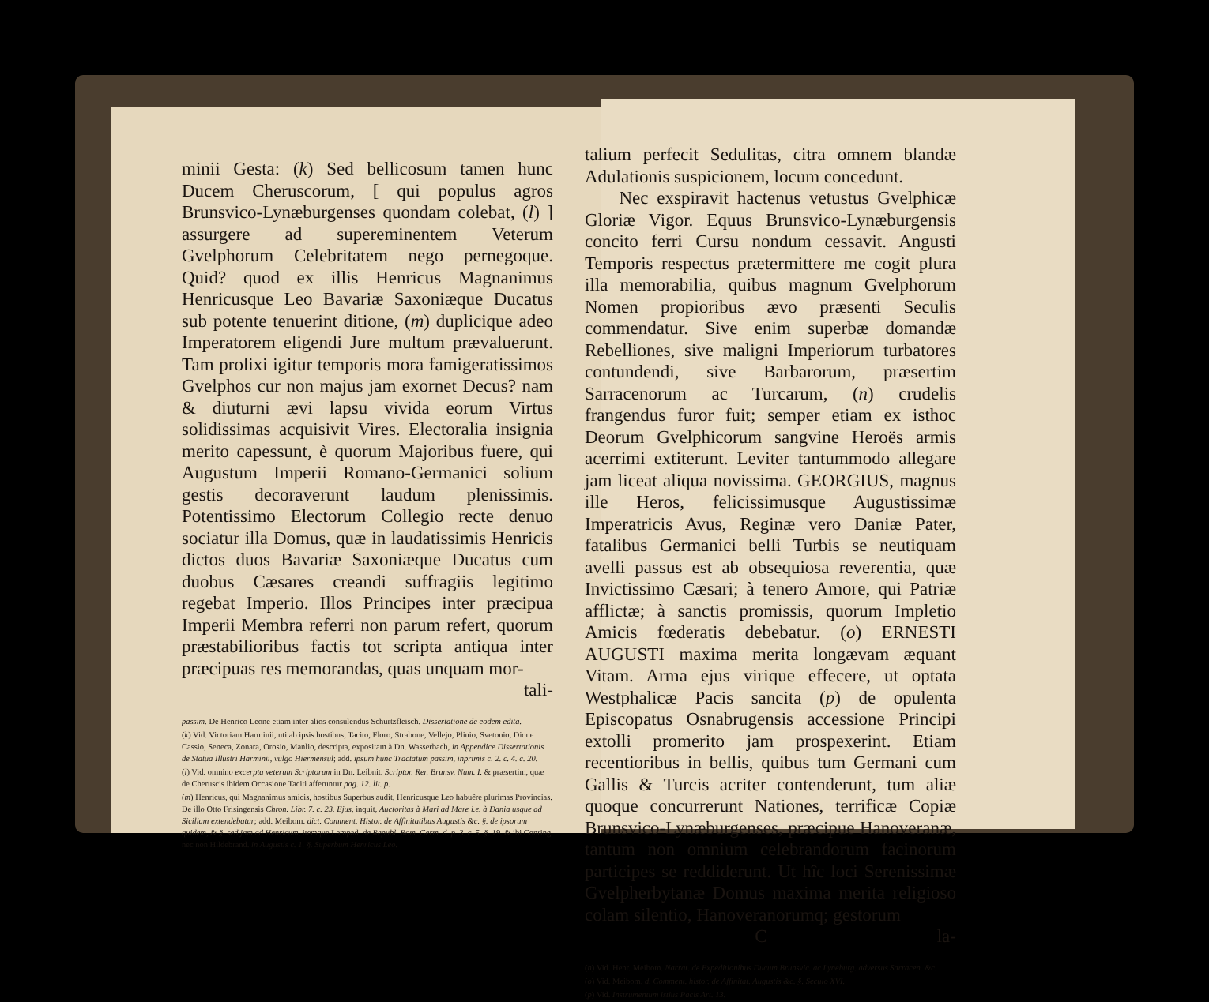minii Gesta: (k) Sed bellicosum tamen hunc Ducem Cheruscorum, [ qui populus agros Brunsvico-Lynæburgenses quondam colebat, (l) ] assurgere ad supereminentem Veterum Gvelphorum Celebritatem nego pernegoque. Quid? quod ex illis Henricus Magnanimus Henricusque Leo Bavariæ Saxoniæque Ducatus sub potente tenuerint ditione, (m) duplicique adeo Imperatorem eligendi Jure multum prævaluerunt. Tam prolixi igitur temporis mora famigeratissimos Gvelphos cur non majus jam exornet Decus? nam & diuturni ævi lapsu vivida eorum Virtus solidissimas acquisivit Vires. Electoralia insignia merito capessunt, è quorum Majoribus fuere, qui Augustum Imperii Romano-Germanici solium gestis decoraverunt laudum plenissimis. Potentissimo Electorum Collegio recte denuo sociatur illa Domus, quæ in laudatissimis Henricis dictos duos Bavariæ Saxoniæque Ducatus cum duobus Cæsares creandi suffragiis legitimo regebat Imperio. Illos Principes inter præcipua Imperii Membra referri non parum refert, quorum præstabilioribus factis tot scripta antiqua inter præcipuas res memorandas, quas unquam mor-
tali-
passim. De Henrico Leone etiam inter alios consulendus Schurtzfleisch. Dissertatione de eodem edita.
(k) Vid. Victoriam Harminii, uti ab ipsis hostibus, Tacito, Floro, Strabone, Vellejo, Plinio, Svetonio, Dione Cassio, Seneca, Zonara, Orosio, Manlio, descripta, expositam à Dn. Wasserbach, in Appendice Dissertationis de Statua Illustri Harminii, vulgo Hiermensul; add. ipsum hunc Tractatum passim, inprimis c. 2. c. 4. c. 20.
(l) Vid. omnino excerpta veterum Scriptorum in Dn. Leibnit. Scriptor. Rer. Brunsv. Num. I. & præsertim, quæ de Cheruscis ibidem Occasione Taciti afferuntur pag. 12. lit. p.
(m) Henricus, qui Magnanimus amicis, hostibus Superbus audit, Henricusque Leo habuêre plurimas Provincias. De illo Otto Frisingensis Chron. Libr. 7. c. 23. Ejus, inquit, Auctoritas à Mari ad Mare i.e. à Dania usque ad Siciliam extendebatur; add. Meibom. dict. Comment. Histor. de Affinitatibus Augustis &c. §. de ipsorum quidem, & §. sed jam ad Henricum, itemque Lampad. de Republ. Rom. Germ. d. p. 3. c. 5. §. 19. & ibi Conring. nec non Hildebrand. in Augustis c. 1. §. Superbum Henricus Leo.
talium perfecit Sedulitas, citra omnem blandæ Adulationis suspicionem, locum concedunt.
Nec exspiravit hactenus vetustus Gvelphicæ Gloriæ Vigor. Equus Brunsvico-Lynæburgensis concito ferri Cursu nondum cessavit. Angusti Temporis respectus prætermittere me cogit plura illa memorabilia, quibus magnum Gvelphorum Nomen propioribus ævo præsenti Seculis commendatur. Sive enim superbæ domandæ Rebelliones, sive maligni Imperiorum turbatores contundendi, sive Barbarorum, præsertim Sarracenorum ac Turcarum, (n) crudelis frangendus furor fuit; semper etiam ex isthoc Deorum Gvelphicorum sangvine Heroës armis acerrimi extiterunt. Leviter tantummodo allegare jam liceat aliqua novissima. GEORGIUS, magnus ille Heros, felicissimusque Augustissimæ Imperatricis Avus, Reginæ vero Daniæ Pater, fatalibus Germanici belli Turbis se neutiquam avelli passus est ab obsequiosa reverentia, quæ Invictissimo Cæsari; à tenero Amore, qui Patriæ afflictæ; à sanctis promissis, quorum Impletio Amicis fœderatis debebatur. (o) ERNESTI AUGUSTI maxima merita longævam æquant Vitam. Arma ejus virique effecere, ut optata Westphalicæ Pacis sancita (p) de opulenta Episcopatus Osnabrugensis accessione Principi extolli promerito jam prospexerint. Etiam recentioribus in bellis, quibus tum Germani cum Gallis & Turcis acriter contenderunt, tum aliæ quoque concurrerunt Nationes, terrificæ Copiæ Brunsvico-Lynæburgenses, præcipue Hanoveranæ, tantum non omnium celebrandorum facinorum participes se reddiderunt. Ut hîc loci Serenissimæ Gvelpherbytanæ Domus maxima merita religioso colam silentio, Hanoveranorumq; gestorum
Cla-
(n) Vid. Henr. Meibom. Narrat. de Expeditionibus Ducum Brunsvic. ac Lyneburg. adversus Sarracen. &c.
(o) Vid. Meibom. d. Comment. histor. de Affinitat. Augustis &c. §. Seculo XVI.
(p) Vid. Instrumentum istius Pacis Art. 13.